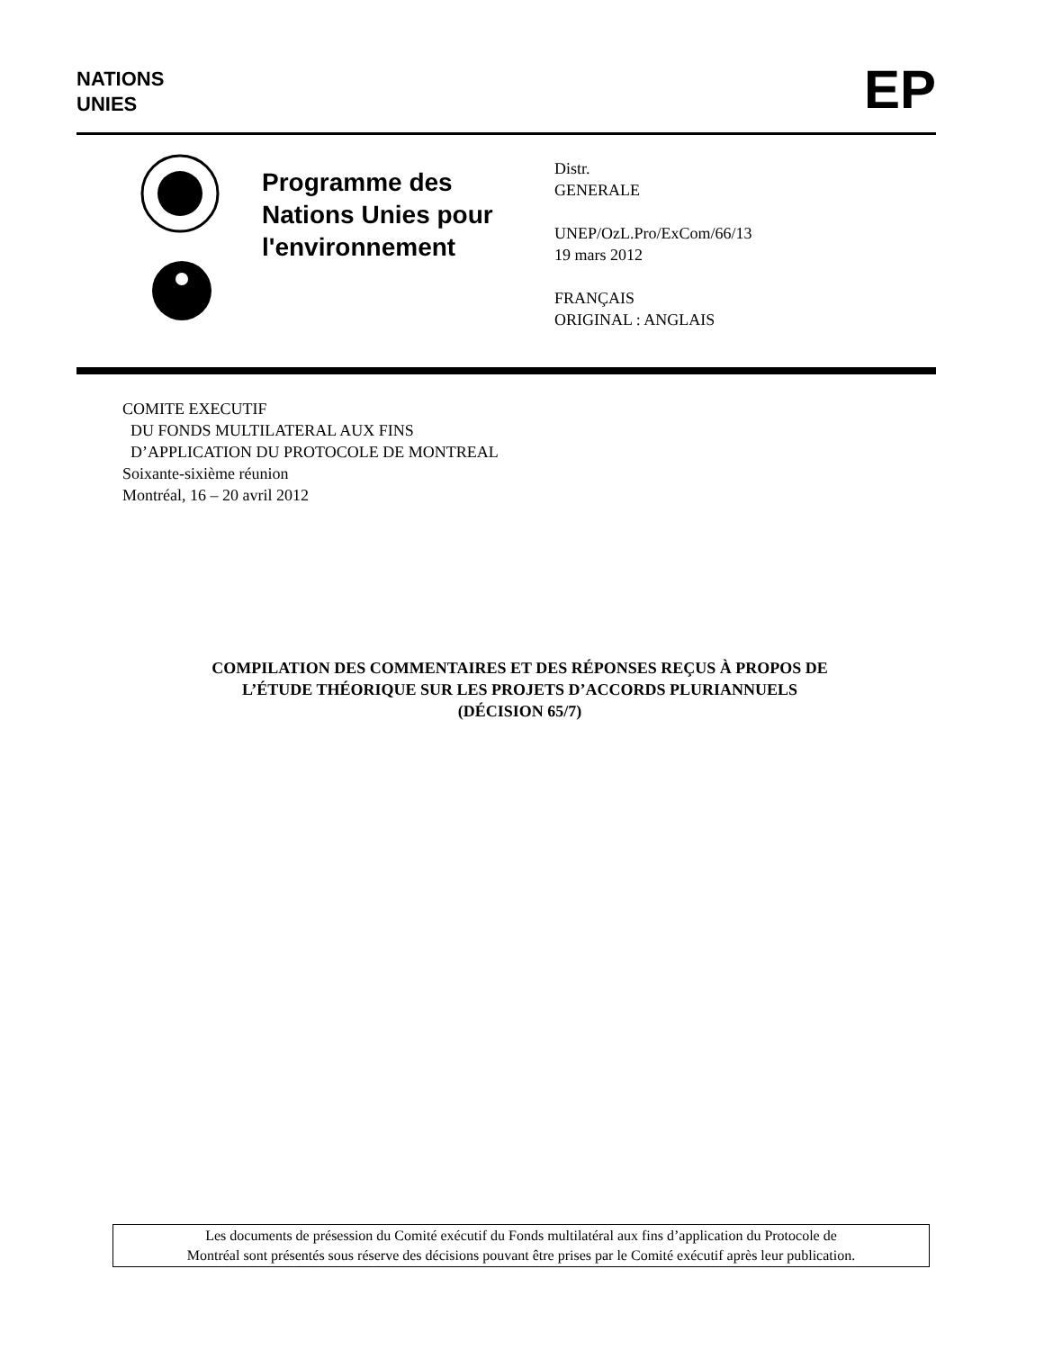NATIONS
UNIES
EP
Programme des
Nations Unies pour
l'environnement
Distr.
GENERALE
UNEP/OzL.Pro/ExCom/66/13
19 mars 2012
FRANÇAIS
ORIGINAL : ANGLAIS
COMITE EXECUTIF
DU FONDS MULTILATERAL AUX FINS
D’APPLICATION DU PROTOCOLE DE MONTREAL
Soixante-sixième réunion
Montréal, 16 – 20 avril 2012
COMPILATION DES COMMENTAIRES ET DES RÉPONSES REÇUS À PROPOS DE
L’ÉTUDE THÉORIQUE SUR LES PROJETS D’ACCORDS PLURIANNUELS
(DÉCISION 65/7)
Les documents de présession du Comité exécutif du Fonds multilatéral aux fins d’application du Protocole de
Montréal sont présentés sous réserve des décisions pouvant être prises par le Comité exécutif après leur publication.